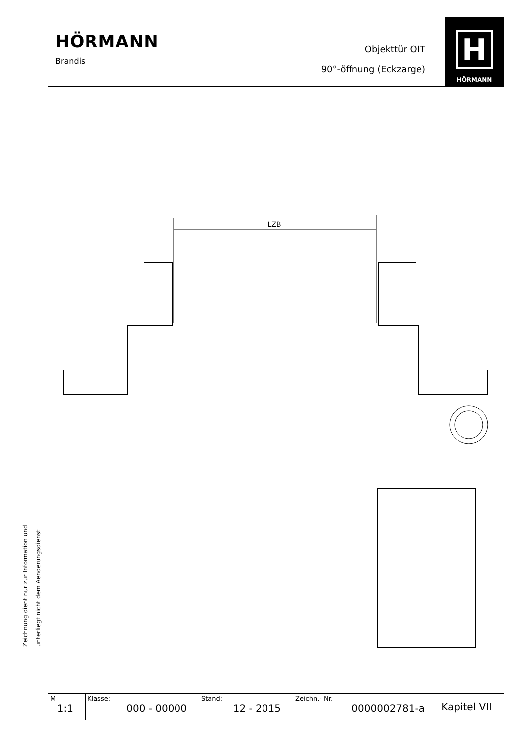HÖRMANN
Brandis
Objekttür OIT
90°-öffnung (Eckzarge)
H
HÖRMANN
LZB
| M 1:1 | Klasse: 000 - 00000 | Stand: 12 - 2015 | Zeichn.- Nr. 0000002781-a | Kapitel VII |
Zeichnung dient nur zur Information und
unterliegt nicht dem Aenderungsdienst